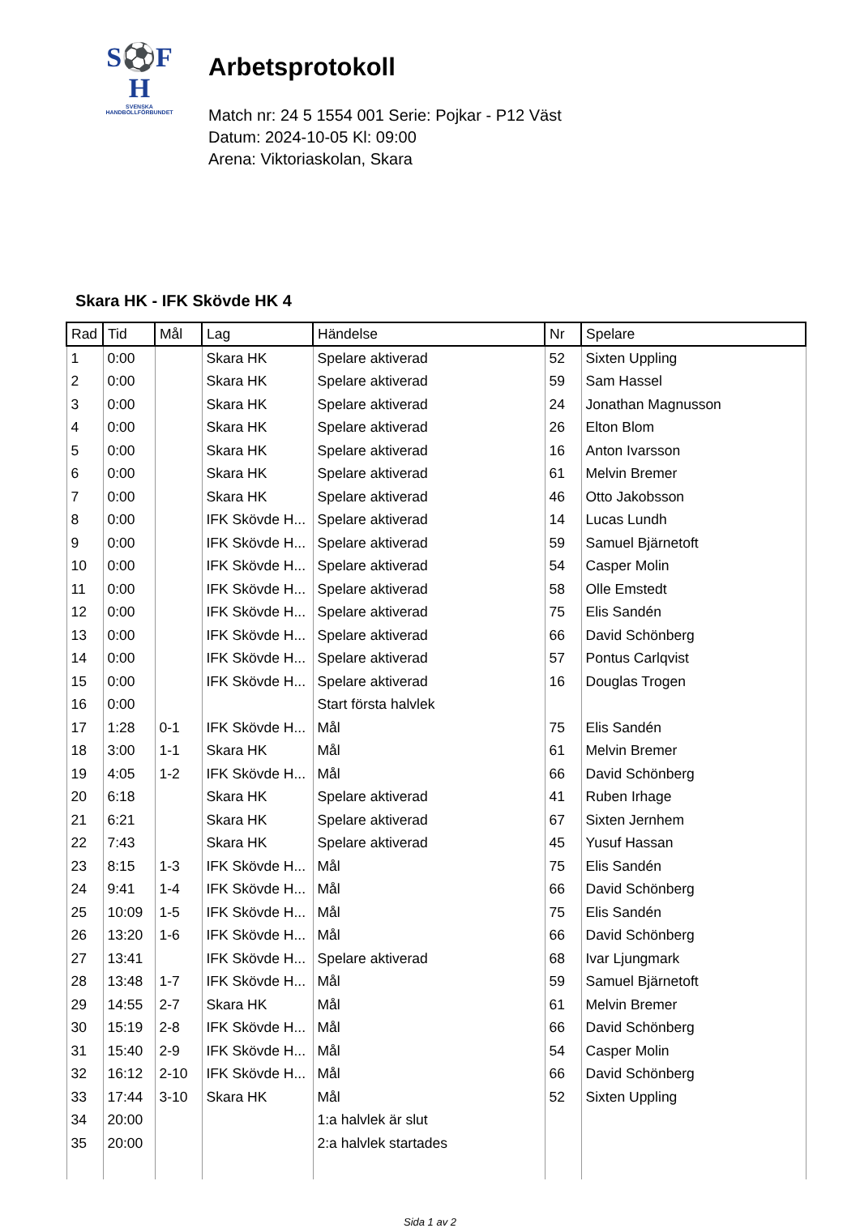S⚽F
H
SVENSKA
HANDBOLLFÖRBUNDET
Arbetsprotokoll
Match nr: 24 5 1554 001 Serie: Pojkar - P12 Väst
Datum: 2024-10-05 Kl: 09:00
Arena: Viktoriaskolan, Skara
Skara HK - IFK Skövde HK 4
| Rad | Tid | Mål | Lag | Händelse | Nr | Spelare |
| --- | --- | --- | --- | --- | --- | --- |
| 1 | 0:00 | | Skara HK | Spelare aktiverad | 52 | Sixten Uppling |
| 2 | 0:00 | | Skara HK | Spelare aktiverad | 59 | Sam Hassel |
| 3 | 0:00 | | Skara HK | Spelare aktiverad | 24 | Jonathan Magnusson |
| 4 | 0:00 | | Skara HK | Spelare aktiverad | 26 | Elton Blom |
| 5 | 0:00 | | Skara HK | Spelare aktiverad | 16 | Anton Ivarsson |
| 6 | 0:00 | | Skara HK | Spelare aktiverad | 61 | Melvin Bremer |
| 7 | 0:00 | | Skara HK | Spelare aktiverad | 46 | Otto Jakobsson |
| 8 | 0:00 | | IFK Skövde H... | Spelare aktiverad | 14 | Lucas Lundh |
| 9 | 0:00 | | IFK Skövde H... | Spelare aktiverad | 59 | Samuel Bjärnetoft |
| 10 | 0:00 | | IFK Skövde H... | Spelare aktiverad | 54 | Casper Molin |
| 11 | 0:00 | | IFK Skövde H... | Spelare aktiverad | 58 | Olle Emstedt |
| 12 | 0:00 | | IFK Skövde H... | Spelare aktiverad | 75 | Elis Sandén |
| 13 | 0:00 | | IFK Skövde H... | Spelare aktiverad | 66 | David Schönberg |
| 14 | 0:00 | | IFK Skövde H... | Spelare aktiverad | 57 | Pontus Carlqvist |
| 15 | 0:00 | | IFK Skövde H... | Spelare aktiverad | 16 | Douglas Trogen |
| 16 | 0:00 | | | Start första halvlek | | |
| 17 | 1:28 | 0-1 | IFK Skövde H... | Mål | 75 | Elis Sandén |
| 18 | 3:00 | 1-1 | Skara HK | Mål | 61 | Melvin Bremer |
| 19 | 4:05 | 1-2 | IFK Skövde H... | Mål | 66 | David Schönberg |
| 20 | 6:18 | | Skara HK | Spelare aktiverad | 41 | Ruben Irhage |
| 21 | 6:21 | | Skara HK | Spelare aktiverad | 67 | Sixten Jernhem |
| 22 | 7:43 | | Skara HK | Spelare aktiverad | 45 | Yusuf Hassan |
| 23 | 8:15 | 1-3 | IFK Skövde H... | Mål | 75 | Elis Sandén |
| 24 | 9:41 | 1-4 | IFK Skövde H... | Mål | 66 | David Schönberg |
| 25 | 10:09 | 1-5 | IFK Skövde H... | Mål | 75 | Elis Sandén |
| 26 | 13:20 | 1-6 | IFK Skövde H... | Mål | 66 | David Schönberg |
| 27 | 13:41 | | IFK Skövde H... | Spelare aktiverad | 68 | Ivar Ljungmark |
| 28 | 13:48 | 1-7 | IFK Skövde H... | Mål | 59 | Samuel Bjärnetoft |
| 29 | 14:55 | 2-7 | Skara HK | Mål | 61 | Melvin Bremer |
| 30 | 15:19 | 2-8 | IFK Skövde H... | Mål | 66 | David Schönberg |
| 31 | 15:40 | 2-9 | IFK Skövde H... | Mål | 54 | Casper Molin |
| 32 | 16:12 | 2-10 | IFK Skövde H... | Mål | 66 | David Schönberg |
| 33 | 17:44 | 3-10 | Skara HK | Mål | 52 | Sixten Uppling |
| 34 | 20:00 | | | 1:a halvlek är slut | | |
| 35 | 20:00 | | | 2:a halvlek startades | | |
Sida 1 av 2